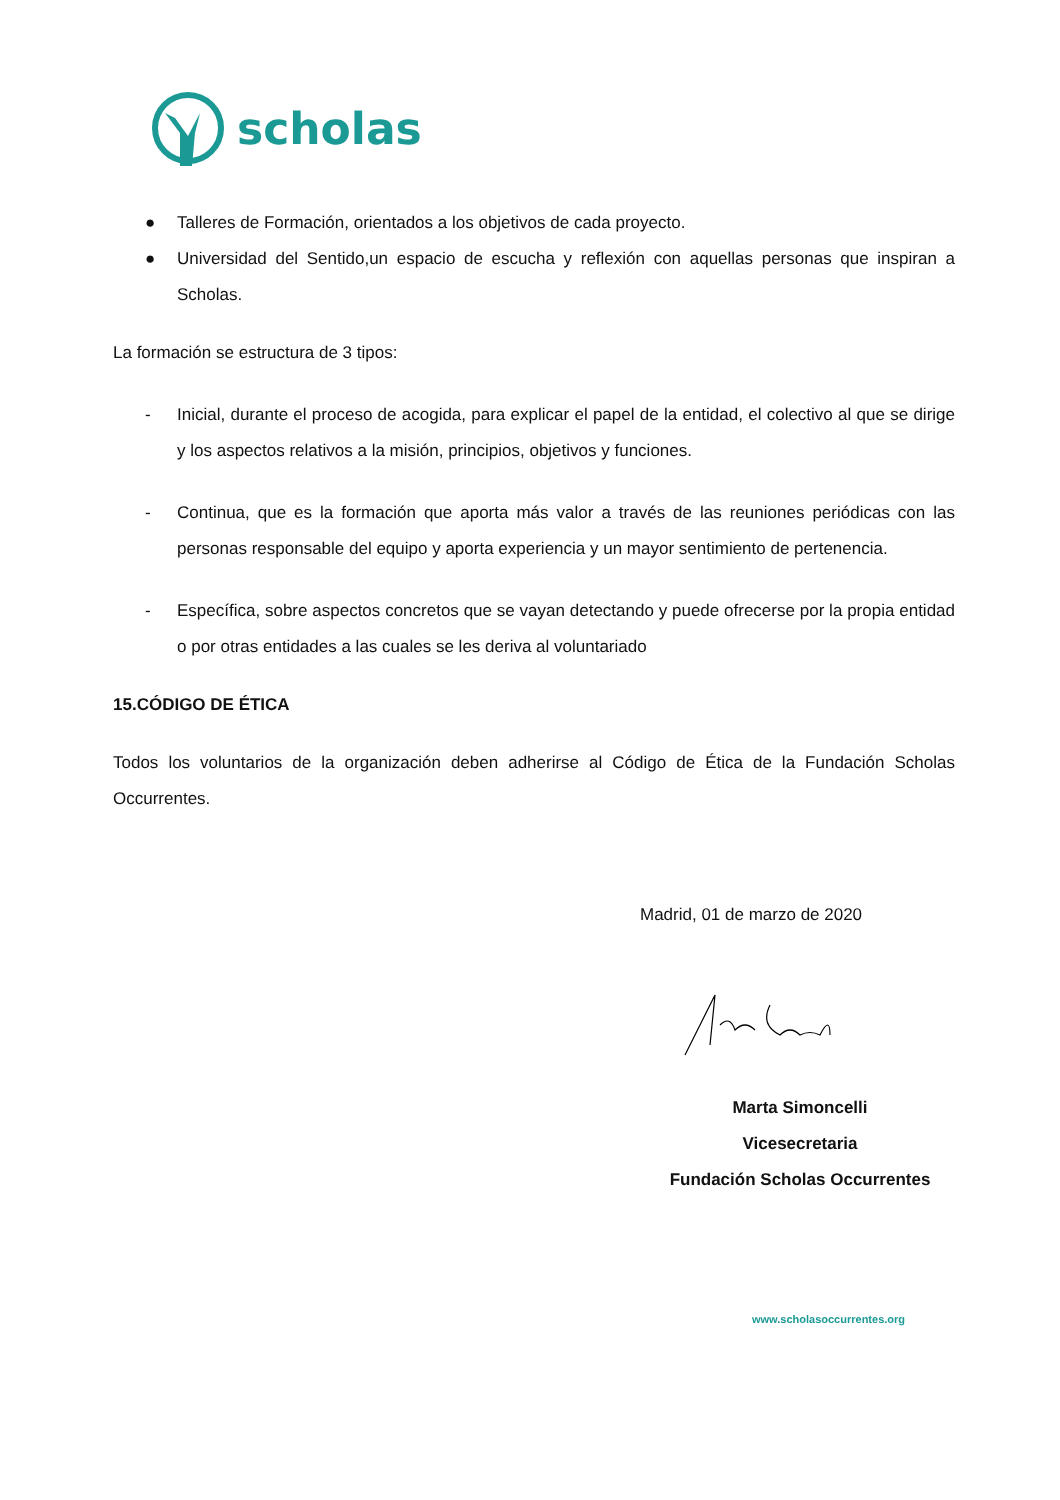scholas
● Talleres de Formación, orientados a los objetivos de cada proyecto.
● Universidad del Sentido,un espacio de escucha y reflexión con aquellas personas que inspiran a Scholas.
La formación se estructura de 3 tipos:
- Inicial, durante el proceso de acogida, para explicar el papel de la entidad, el colectivo al que se dirige y los aspectos relativos a la misión, principios, objetivos y funciones.
- Continua, que es la formación que aporta más valor a través de las reuniones periódicas con las personas responsable del equipo y aporta experiencia y un mayor sentimiento de pertenencia.
- Específica, sobre aspectos concretos que se vayan detectando y puede ofrecerse por la propia entidad o por otras entidades a las cuales se les deriva al voluntariado
15.CÓDIGO DE ÉTICA
Todos los voluntarios de la organización deben adherirse al Código de Ética de la Fundación Scholas Occurrentes.
Madrid, 01 de marzo de 2020
Marta Simoncelli
Vicesecretaria
Fundación Scholas Occurrentes
www.scholasoccurrentes.org